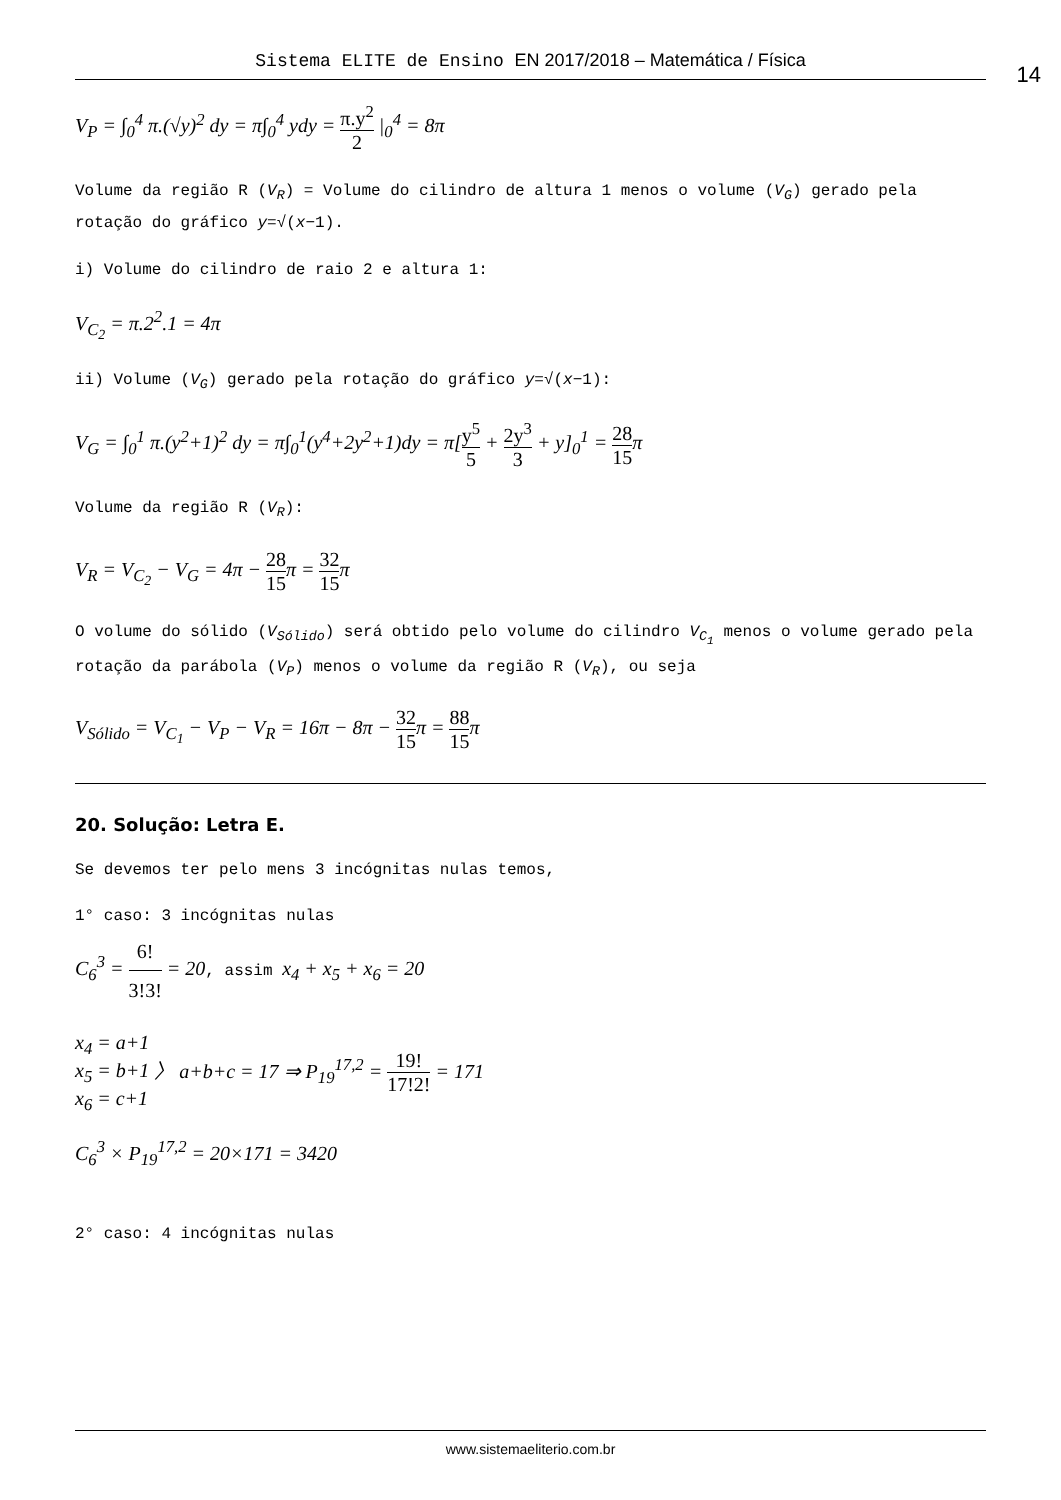Sistema ELITE de Ensino EN 2017/2018 – Matemática / Física
14
V<sub>P</sub> = ∫<sub>0</sub><sup>4</sup> π.(√y)<sup>2</sup> dy = π∫<sub>0</sub><sup>4</sup> ydy = π.y<sup>2</sup> 2 |<sub>0</sub><sup>4</sup> = 8π
Volume da região R (V<sub>R</sub>) = Volume do cilindro de altura 1 menos o volume (V<sub>G</sub>) gerado pela rotação do gráfico y=√(x−1).
i) Volume do cilindro de raio 2 e altura 1:
V<sub>C<sub>2</sub></sub> = π.2<sup>2</sup>.1 = 4π
ii) Volume (V<sub>G</sub>) gerado pela rotação do gráfico y=√(x−1):
V<sub>G</sub> = ∫<sub>0</sub><sup>1</sup> π.(y<sup>2</sup>+1)<sup>2</sup> dy = π∫<sub>0</sub><sup>1</sup>(y<sup>4</sup>+2y<sup>2</sup>+1)dy = π[y<sup>5</sup> 5 + 2y<sup>3</sup> 3 + y]<sub>0</sub><sup>1</sup> = 28 15π
Volume da região R (V<sub>R</sub>):
V<sub>R</sub> = V<sub>C<sub>2</sub></sub> − V<sub>G</sub> = 4π − 28 15π = 32 15π
O volume do sólido (V<sub>Sólido</sub>) será obtido pelo volume do cilindro V<sub>C<sub>1</sub></sub> menos o volume gerado pela rotação da parábola (V<sub>P</sub>) menos o volume da região R (V<sub>R</sub>), ou seja
V<sub>Sólido</sub> = V<sub>C<sub>1</sub></sub> − V<sub>P</sub> − V<sub>R</sub> = 16π − 8π − 32 15π = 88 15π
20. Solução: Letra E.
Se devemos ter pelo mens 3 incógnitas nulas temos,
1° caso: 3 incógnitas nulas
C<sub>6</sub><sup>3</sup> = 6! 3!3! = 20, assim x<sub>4</sub> + x<sub>5</sub> + x<sub>6</sub> = 20
x<sub>4</sub> = a+1
x<sub>5</sub> = b+1
x<sub>6</sub> = c+1 〉 a+b+c = 17 ⇒ P<sub>19</sub><sup>17,2</sup> = 19! 17!2! = 171
C<sub>6</sub><sup>3</sup> × P<sub>19</sub><sup>17,2</sup> = 20×171 = 3420
2° caso: 4 incógnitas nulas
www.sistemaeliterio.com.br